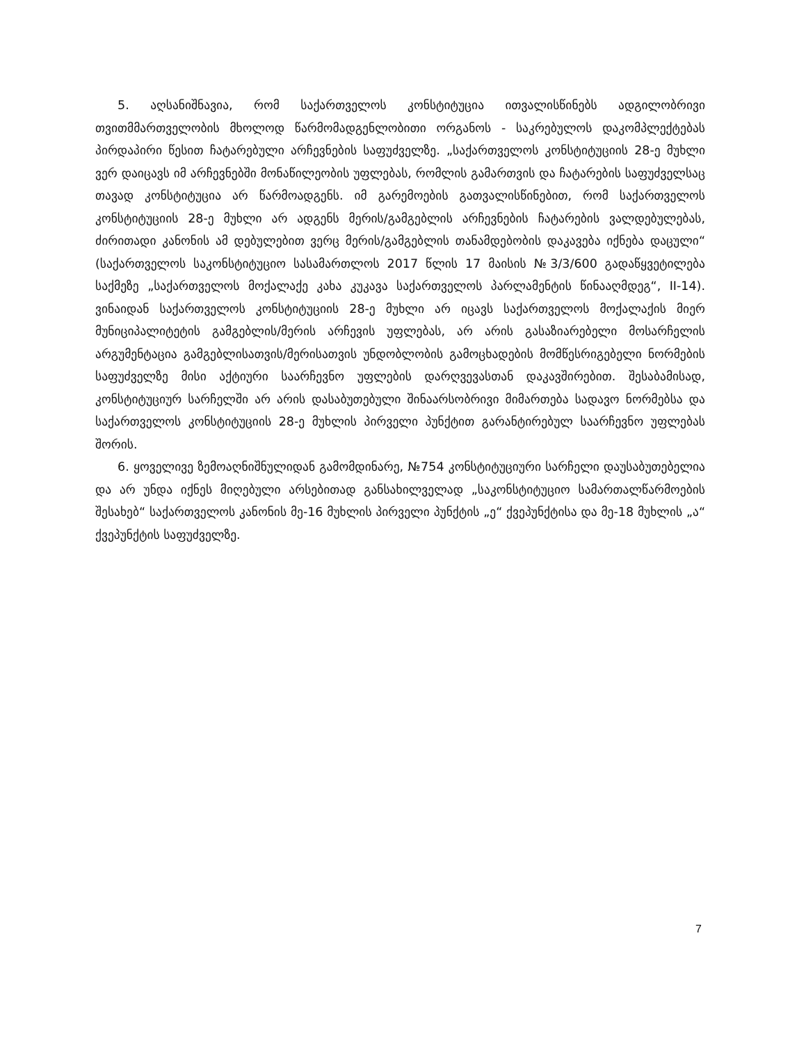5. აღსანიშნავია, რომ საქართველოს კონსტიტუცია ითვალისწინებს ადგილობრივი თვითმმართველობის მხოლოდ წარმომადგენლობითი ორგანოს - საკრებულოს დაკომპლექტებას პირდაპირი წესით ჩატარებული არჩევნების საფუძველზე. „საქართველოს კონსტიტუციის 28-ე მუხლი ვერ დაიცავს იმ არჩევნებში მონაწილეობის უფლებას, რომლის გამართვის და ჩატარების საფუძველსაც თავად კონსტიტუცია არ წარმოადგენს. იმ გარემოების გათვალისწინებით, რომ საქართველოს კონსტიტუციის 28-ე მუხლი არ ადგენს მერის/გამგებლის არჩევნების ჩატარების ვალდებულებას, ძირითადი კანონის ამ დებულებით ვერც მერის/გამგებლის თანამდებობის დაკავება იქნება დაცული“ (საქართველოს საკონსტიტუციო სასამართლოს 2017 წლის 17 მაისის №3/3/600 გადაწყვეტილება საქმეზე „საქართველოს მოქალაქე კახა კუკავა საქართველოს პარლამენტის წინააღმდეგ“, II-14). ვინაიდან საქართველოს კონსტიტუციის 28-ე მუხლი არ იცავს საქართველოს მოქალაქის მიერ მუნიციპალიტეტის გამგებლის/მერის არჩევის უფლებას, არ არის გასაზიარებელი მოსარჩელის არგუმენტაცია გამგებლისათვის/მერისათვის უნდობლობის გამოცხადების მომწესრიგებელი ნორმების საფუძველზე მისი აქტიური საარჩევნო უფლების დარღვევასთან დაკავშირებით. შესაბამისად, კონსტიტუციურ სარჩელში არ არის დასაბუთებული შინაარსობრივი მიმართება სადავო ნორმებსა და საქართველოს კონსტიტუციის 28-ე მუხლის პირველი პუნქტით გარანტირებულ საარჩევნო უფლებას შორის.
6. ყოველივე ზემოაღნიშნულიდან გამომდინარე, №754 კონსტიტუციური სარჩელი დაუსაბუთებელია და არ უნდა იქნეს მიღებული არსებითად განსახილველად „საკონსტიტუციო სამართალწარმოების შესახებ“ საქართველოს კანონის მე-16 მუხლის პირველი პუნქტის „ე“ ქვეპუნქტისა და მე-18 მუხლის „ა“ ქვეპუნქტის საფუძველზე.
7